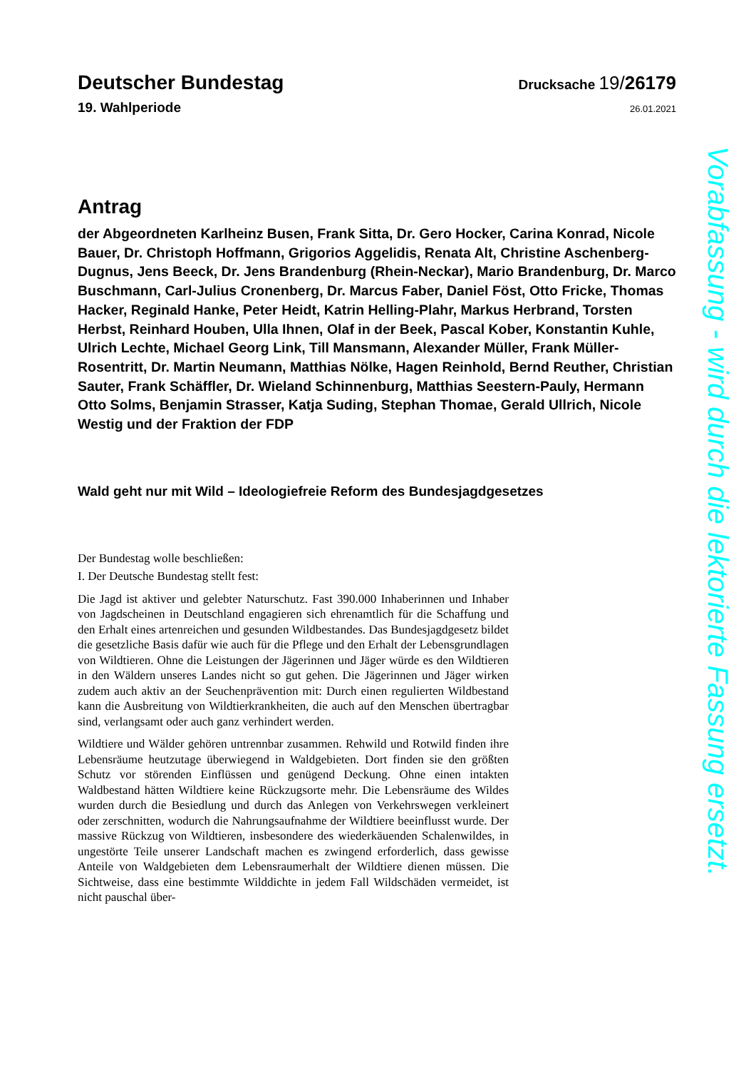Deutscher Bundestag
Drucksache 19/26179
19. Wahlperiode
26.01.2021
Antrag
der Abgeordneten Karlheinz Busen, Frank Sitta, Dr. Gero Hocker, Carina Konrad, Nicole Bauer, Dr. Christoph Hoffmann, Grigorios Aggelidis, Renata Alt, Christine Aschenberg-Dugnus, Jens Beeck, Dr. Jens Brandenburg (Rhein-Neckar), Mario Brandenburg, Dr. Marco Buschmann, Carl-Julius Cronenberg, Dr. Marcus Faber, Daniel Föst, Otto Fricke, Thomas Hacker, Reginald Hanke, Peter Heidt, Katrin Helling-Plahr, Markus Herbrand, Torsten Herbst, Reinhard Houben, Ulla Ihnen, Olaf in der Beek, Pascal Kober, Konstantin Kuhle, Ulrich Lechte, Michael Georg Link, Till Mansmann, Alexander Müller, Frank Müller-Rosentritt, Dr. Martin Neumann, Matthias Nölke, Hagen Reinhold, Bernd Reuther, Christian Sauter, Frank Schäffler, Dr. Wieland Schinnenburg, Matthias Seestern-Pauly, Hermann Otto Solms, Benjamin Strasser, Katja Suding, Stephan Thomae, Gerald Ullrich, Nicole Westig und der Fraktion der FDP
Wald geht nur mit Wild – Ideologiefreie Reform des Bundesjagdgesetzes
Der Bundestag wolle beschließen:
I. Der Deutsche Bundestag stellt fest:
Die Jagd ist aktiver und gelebter Naturschutz. Fast 390.000 Inhaberinnen und Inhaber von Jagdscheinen in Deutschland engagieren sich ehrenamtlich für die Schaffung und den Erhalt eines artenreichen und gesunden Wildbestandes. Das Bundesjagdgesetz bildet die gesetzliche Basis dafür wie auch für die Pflege und den Erhalt der Lebensgrundlagen von Wildtieren. Ohne die Leistungen der Jägerinnen und Jäger würde es den Wildtieren in den Wäldern unseres Landes nicht so gut gehen. Die Jägerinnen und Jäger wirken zudem auch aktiv an der Seuchenprävention mit: Durch einen regulierten Wildbestand kann die Ausbreitung von Wildtierkrankheiten, die auch auf den Menschen übertragbar sind, verlangsamt oder auch ganz verhindert werden.
Wildtiere und Wälder gehören untrennbar zusammen. Rehwild und Rotwild finden ihre Lebensräume heutzutage überwiegend in Waldgebieten. Dort finden sie den größten Schutz vor störenden Einflüssen und genügend Deckung. Ohne einen intakten Waldbestand hätten Wildtiere keine Rückzugsorte mehr. Die Lebensräume des Wildes wurden durch die Besiedlung und durch das Anlegen von Verkehrswegen verkleinert oder zerschnitten, wodurch die Nahrungsaufnahme der Wildtiere beeinflusst wurde. Der massive Rückzug von Wildtieren, insbesondere des wiederkäuenden Schalenwildes, in ungestörte Teile unserer Landschaft machen es zwingend erforderlich, dass gewisse Anteile von Waldgebieten dem Lebensraumerhalt der Wildtiere dienen müssen. Die Sichtweise, dass eine bestimmte Wilddichte in jedem Fall Wildschäden vermeidet, ist nicht pauschal über-
Vorabfassung - wird durch die lektorierte Fassung ersetzt.